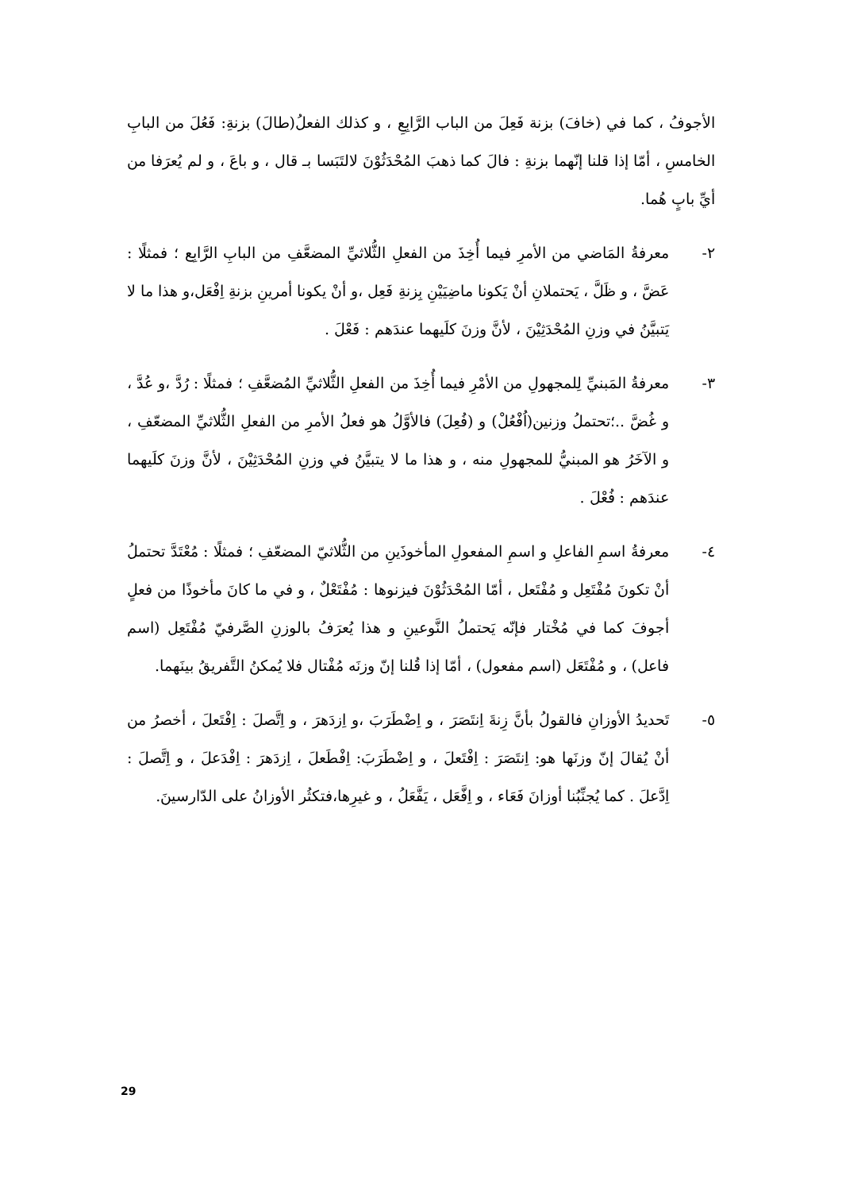الأجوفُ ، كما في (خافَ) بزنة فَعِلَ من الباب الرَّابِعِ ، و كذلك الفعلُ(طالَ) بزنةِ: فَعُلَ من البابِ الخامسِ ، أمّا إذا قلنا إنّهما بزنةِ : فالَ كما ذهبَ المُحْدَثُوْنَ لالتَبَسا بـ قال ، و باعَ ، و لم يُعرَفا من أيِّ بابٍ هُما.
٢- معرفةُ المَاضي من الأمرِ فيما أُخِذَ من الفعلِ الثُّلاثيِّ المضعَّفِ من البابِ الرَّابِع ؛ فمثلًا : عَضَّ ، و ظَلَّ ، يَحتملانِ أنْ يَكونا ماضِيَيْنِ بِزنةِ فَعِل ،و أنْ يكونا أمرينِ بزنةِ اِفْعَل،و هذا ما لا يَتبيَّنُ في وزنِ المُحْدَثِيْنَ ، لأنَّ وزنَ كلَيهما عندَهم : فَعْلَ .
٣- معرفةُ المَبنيِّ لِلمجهولِ من الأمْرِ فيما أُخِذَ من الفعلِ الثُّلاثيِّ المُضعَّفِ ؛ فمثلًا : رُدَّ ،و عُدَّ ، و غُضَّ ..؛تحتملُ وزنين(اُفْعُلْ) و (فُعِلَ) فالأوَّلُ هو فعلُ الأمرِ من الفعلِ الثُّلاثيِّ المضعّفِ ، و الآخَرُ هو المبنيُّ للمجهولِ منه ، و هذا ما لا يتبيَّنُ في وزنِ المُحْدَثِيْنَ ، لأنَّ وزنَ كلَيهما عندَهم : فُعْلَ .
٤- معرفةُ اسمِ الفاعلِ و اسمِ المفعولِ المأخوذَينِ من الثُّلاثيّ المضعّفِ ؛ فمثلًا : مُعْتَدَّ تحتملُ أنْ تكونَ مُفْتَعِل و مُفْتَعل ، أمّا المُحْدَثُوْنَ فيزنوها : مُفْتَعْلٌ ، و في ما كانَ مأخوذًا من فعلٍ أجوفَ كما في مُخْتار فإنّه يَحتملُ النَّوعينِ و هذا يُعرَفُ بالوزنِ الصَّرفيّ مُفْتَعِل (اسم فاعل) ، و مُفْتَعَل (اسم مفعول) ، أمّا إذا قُلنا إنّ وزنَه مُفْتال فلا يُمكنُ التَّفريقُ بينَهما.
٥- تَحديدُ الأوزانِ فالقولُ بأنَّ زِنةَ اِنتَصَرَ ، و اِضْطَرَبَ ،و اِزدَهرَ ، و اِتَّصلَ : اِفْتَعلَ ، أخصرُ من أنْ يُقالَ إنّ وزنَها هو: اِنتَصَرَ : اِفْتَعلَ ، و اِضْطَرَبَ: اِفْطَعلَ ، اِزدَهرَ : اِفْدَعلَ ، و اِتَّصلَ : اِدَّعلَ . كما يُجنِّبُنا أوزانَ فَعَاء ، و اِفَّعَل ، يَفَّعَلُ ، و غيرِها،فتكثُر الأوزانُ على الدّارسينَ.
29